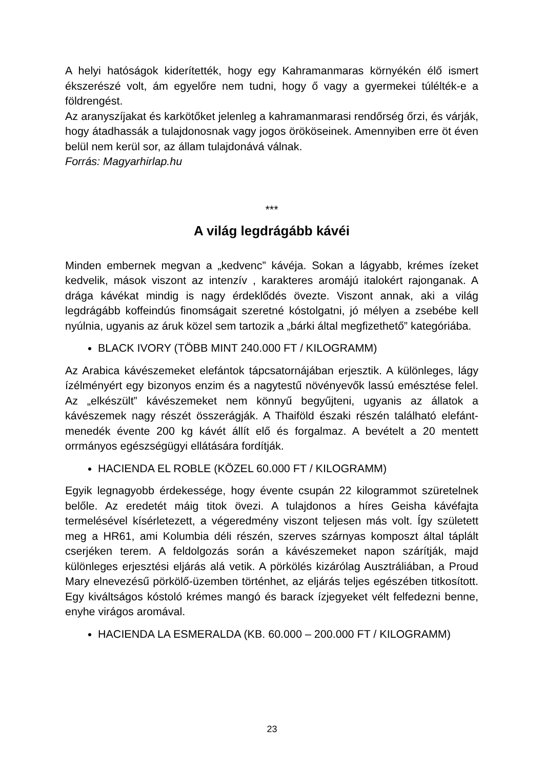A helyi hatóságok kiderítették, hogy egy Kahramanmaras környékén élő ismert ékszerészé volt, ám egyelőre nem tudni, hogy ő vagy a gyermekei túlélték-e a földrengést.
Az aranyszíjakat és karkötőket jelenleg a kahramanmarasi rendőrség őrzi, és várják, hogy átadhassák a tulajdonosnak vagy jogos örököseinek. Amennyiben erre öt éven belül nem kerül sor, az állam tulajdonává válnak.
Forrás: Magyarhirlap.hu
***
A világ legdrágább kávéi
Minden embernek megvan a „kedvenc” kávéja. Sokan a lágyabb, krémes ízeket kedvelik, mások viszont az intenzív , karakteres aromájú italokért rajonganak. A drága kávékat mindig is nagy érdeklődés övezte. Viszont annak, aki a világ legdrágább koffeindús finomságait szeretné kóstolgatni, jó mélyen a zsebébe kell nyúlnia, ugyanis az áruk közel sem tartozik a „bárki által megfizethető” kategóriába.
BLACK IVORY (TÖBB MINT 240.000 FT / KILOGRAMM)
Az Arabica kávészemeket elefántok tápcsatornájában erjesztik. A különleges, lágy ízélményért egy bizonyos enzim és a nagytestű növényevők lassú emésztése felel. Az „elkészült” kávészemeket nem könnyű begyűjteni, ugyanis az állatok a kávészemek nagy részét összerágják. A Thaiföld északi részén található elefánt-menedék évente 200 kg kávét állít elő és forgalmaz. A bevételt a 20 mentett orrmányos egészségügyi ellátására fordítják.
HACIENDA EL ROBLE (KÖZEL 60.000 FT / KILOGRAMM)
Egyik legnagyobb érdekessége, hogy évente csupán 22 kilogrammot szüretelnek belőle. Az eredetét máig titok övezi. A tulajdonos a híres Geisha kávéfajta termelésével kísérletezett, a végeredmény viszont teljesen más volt. Így született meg a HR61, ami Kolumbia déli részén, szerves szárnyas komposzt által táplált cserjéken terem. A feldolgozás során a kávészemeket napon szárítják, majd különleges erjesztési eljárás alá vetik. A pörkölés kizárólag Ausztráliában, a Proud Mary elnevezésű pörkölő-üzemben történhet, az eljárás teljes egészében titkosított. Egy kiváltságos kóstoló krémes mangó és barack ízjegyeket vélt felfedezni benne, enyhe virágos aromával.
HACIENDA LA ESMERALDA (KB. 60.000 – 200.000 FT / KILOGRAMM)
23